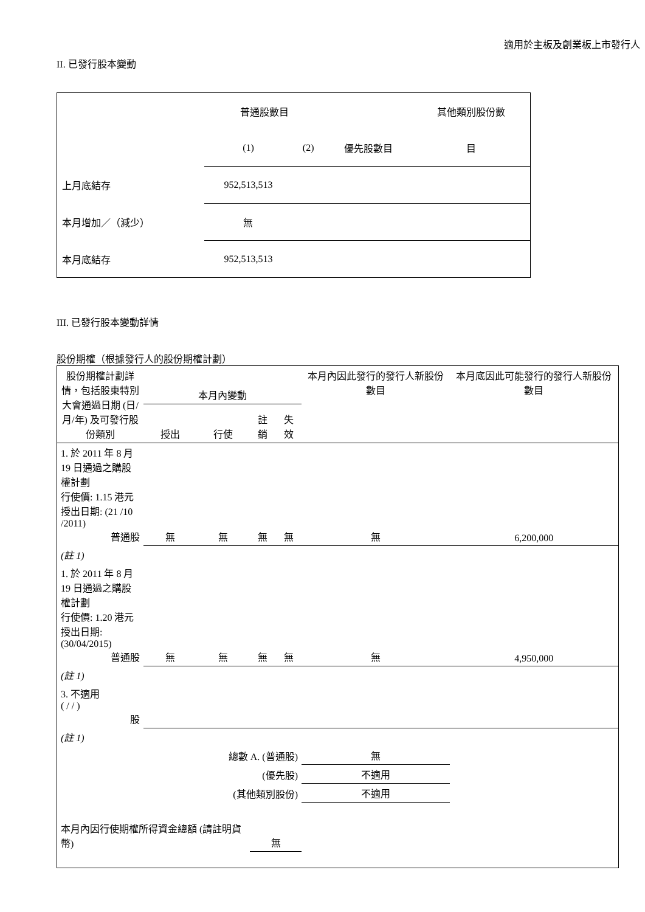適用於主板及創業板上市發行人
II. 已發行股本變動
| | 普通股數目 | | | 其他類別股份數 |
| | (1) | (2) | 優先股數目 | 目 |
| 上月底結存 | 952,513,513 | | | |
| 本月增加／（減少） | 無 | | | |
| 本月底結存 | 952,513,513 | | | |
III. 已發行股本變動詳情
股份期權（根據發行人的股份期權計劃）
| 股份期權計劃詳情，包括股東特別大會通過日期 (日/月/年) 及可發行股份類別 | 本月內變動 | | | | 本月內因此發行的發行人新股份數目 | 本月底因此可能發行的發行人新股份數目 |
| | 授出 | 行使 | 註銷 | 失效 | | |
| 1. 於 2011 年 8 月 19 日通過之購股權計劃 行使價: 1.15 港元 授出日期: (21 /10 /2011) 普通股 | 無 | 無 | 無 | 無 | 無 | 6,200,000 |
| (註 1) | | | | | | |
| 1. 於 2011 年 8 月 19 日通過之購股權計劃 行使價: 1.20 港元 授出日期: (30/04/2015) 普通股 | 無 | 無 | 無 | 無 | 無 | 4,950,000 |
| (註 1) | | | | | | |
| 3. 不適用 ( / / ) 股 | | | | | | |
| (註 1) | | | | | | |
| 總數 A. (普通股) | | | | | 無 | |
| (優先股) | | | | | 不適用 | |
| (其他類別股份) | | | | | 不適用 | |
| 本月內因行使期權所得資金總額 (請註明貨幣) | | | 無 | | | |